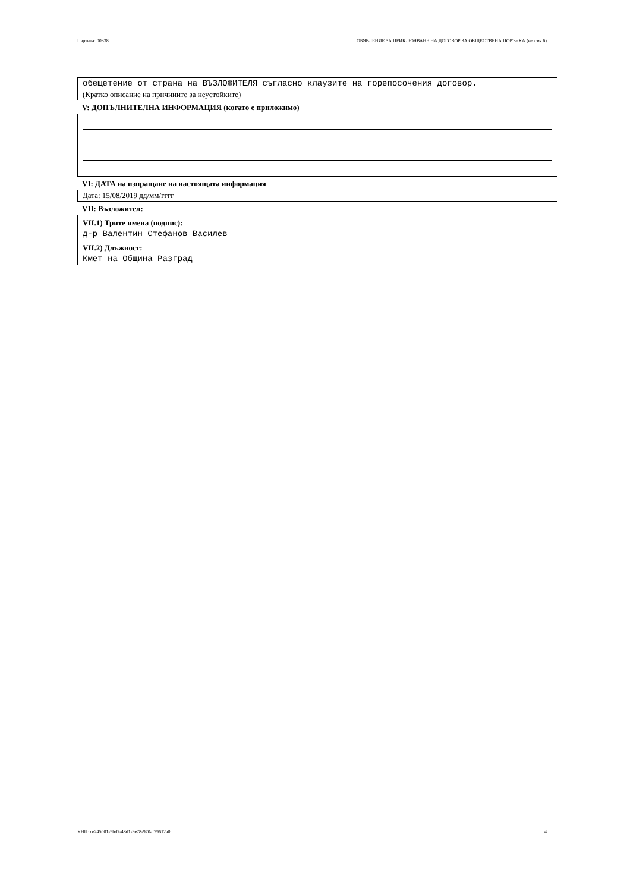Партида: 00338 ОБЯВЛЕНИЕ ЗА ПРИКЛЮЧВАНЕ НА ДОГОВОР ЗА ОБЩЕСТВЕНА ПОРЪЧКА (версия 6)
обещетение от страна на ВЪЗЛОЖИТЕЛЯ съгласно клаузите на горепосочения договор.
(Кратко описание на причините за неустойките)
V: ДОПЪЛНИТЕЛНА ИНФОРМАЦИЯ (когато е приложимо)
VI: ДАТА на изпращане на настоящата информация
Дата: 15/08/2019 дд/мм/гггг
VII: Възложител:
VII.1) Трите имена (подпис):
д-р Валентин Стефанов Василев
VII.2) Длъжност:
Кмет на Община Разград
УНП: ce245001-9bd7-48d1-9e78-970af79612a0 4